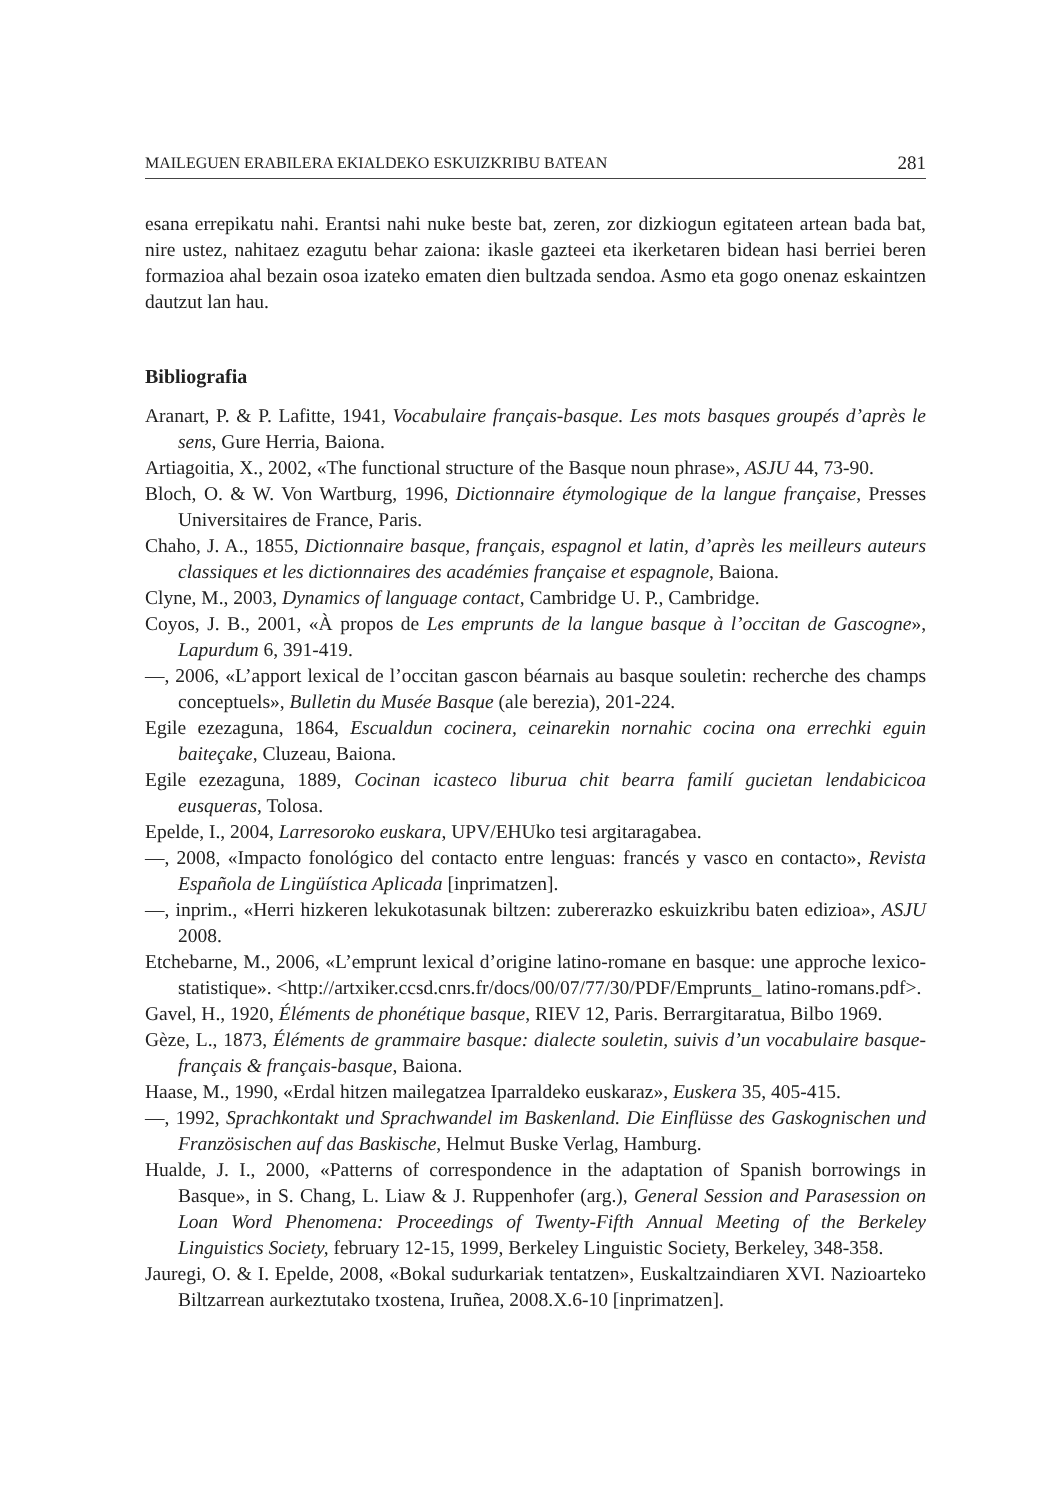MAILEGUEN ERABILERA EKIALDEKO ESKUIZKRIBU BATEAN 281
esana errepikatu nahi. Erantsi nahi nuke beste bat, zeren, zor dizkiogun egitateen artean bada bat, nire ustez, nahitaez ezagutu behar zaiona: ikasle gazteei eta ikerketaren bidean hasi berriei beren formazioa ahal bezain osoa izateko ematen dien bultzada sendoa. Asmo eta gogo onenaz eskaintzen dautzut lan hau.
Bibliografia
Aranart, P. & P. Lafitte, 1941, Vocabulaire français-basque. Les mots basques groupés d’après le sens, Gure Herria, Baiona.
Artiagoitia, X., 2002, «The functional structure of the Basque noun phrase», ASJU 44, 73-90.
Bloch, O. & W. Von Wartburg, 1996, Dictionnaire étymologique de la langue française, Presses Universitaires de France, Paris.
Chaho, J. A., 1855, Dictionnaire basque, français, espagnol et latin, d’après les meilleurs auteurs classiques et les dictionnaires des académies française et espagnole, Baiona.
Clyne, M., 2003, Dynamics of language contact, Cambridge U. P., Cambridge.
Coyos, J. B., 2001, «À propos de Les emprunts de la langue basque à l’occitan de Gascogne», Lapurdum 6, 391-419.
—, 2006, «L’apport lexical de l’occitan gascon béarnais au basque souletin: recherche des champs conceptuels», Bulletin du Musée Basque (ale berezia), 201-224.
Egile ezezaguna, 1864, Escualdun cocinera, ceinarekin nornahic cocina ona errechki eguin baiteçake, Cluzeau, Baiona.
Egile ezezaguna, 1889, Cocinan icasteco liburua chit bearra familí gucietan lendabicicoa eusqueras, Tolosa.
Epelde, I., 2004, Larresoroko euskara, UPV/EHUko tesi argitaragabea.
—, 2008, «Impacto fonológico del contacto entre lenguas: francés y vasco en contacto», Revista Española de Lingüística Aplicada [inprimatzen].
—, inprim., «Herri hizkeren lekukotasunak biltzen: zubererazko eskuizkribu baten edizioa», ASJU 2008.
Etchebarne, M., 2006, «L’emprunt lexical d’origine latino-romane en basque: une approche lexico-statistique». <http://artxiker.ccsd.cnrs.fr/docs/00/07/77/30/PDF/Emprunts_ latino-romans.pdf>.
Gavel, H., 1920, Éléments de phonétique basque, RIEV 12, Paris. Berrargitaratua, Bilbo 1969.
Gèze, L., 1873, Éléments de grammaire basque: dialecte souletin, suivis d’un vocabulaire basque-français & français-basque, Baiona.
Haase, M., 1990, «Erdal hitzen mailegatzea Iparraldeko euskaraz», Euskera 35, 405-415.
—, 1992, Sprachkontakt und Sprachwandel im Baskenland. Die Einflüsse des Gaskognischen und Französischen auf das Baskische, Helmut Buske Verlag, Hamburg.
Hualde, J. I., 2000, «Patterns of correspondence in the adaptation of Spanish borrowings in Basque», in S. Chang, L. Liaw & J. Ruppenhofer (arg.), General Session and Parasession on Loan Word Phenomena: Proceedings of Twenty-Fifth Annual Meeting of the Berkeley Linguistics Society, february 12-15, 1999, Berkeley Linguistic Society, Berkeley, 348-358.
Jauregi, O. & I. Epelde, 2008, «Bokal sudurkariak tentatzen», Euskaltzaindiaren XVI. Nazioarteko Biltzarrean aurkeztutako txostena, Iruñea, 2008.X.6-10 [inprimatzen].